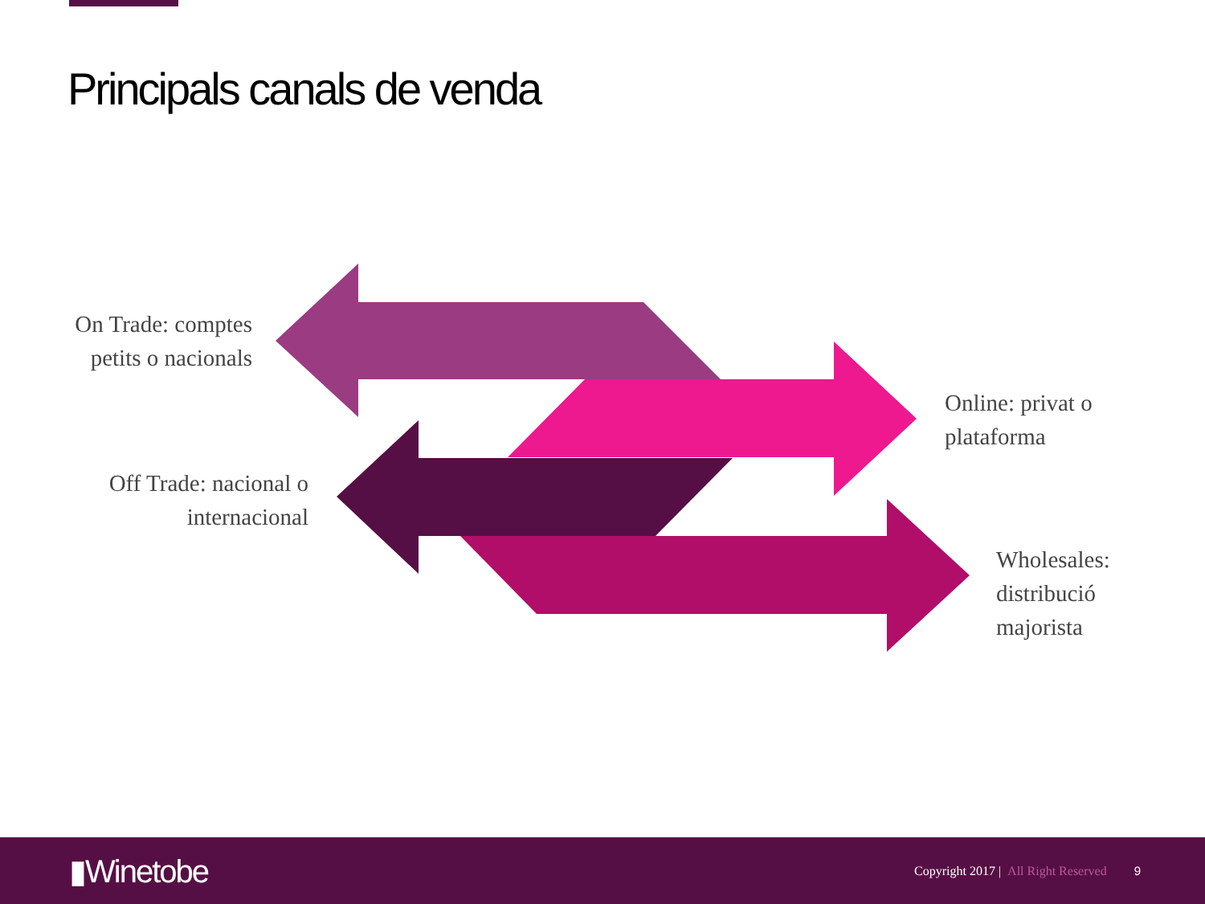Principals canals de venda
On Trade: comptes petits o nacionals
Online: privat o plataforma
Off Trade: nacional o internacional
Wholesales: distribució majorista
▮Winetobe
Copyright 2017 | All Right Reserved
9